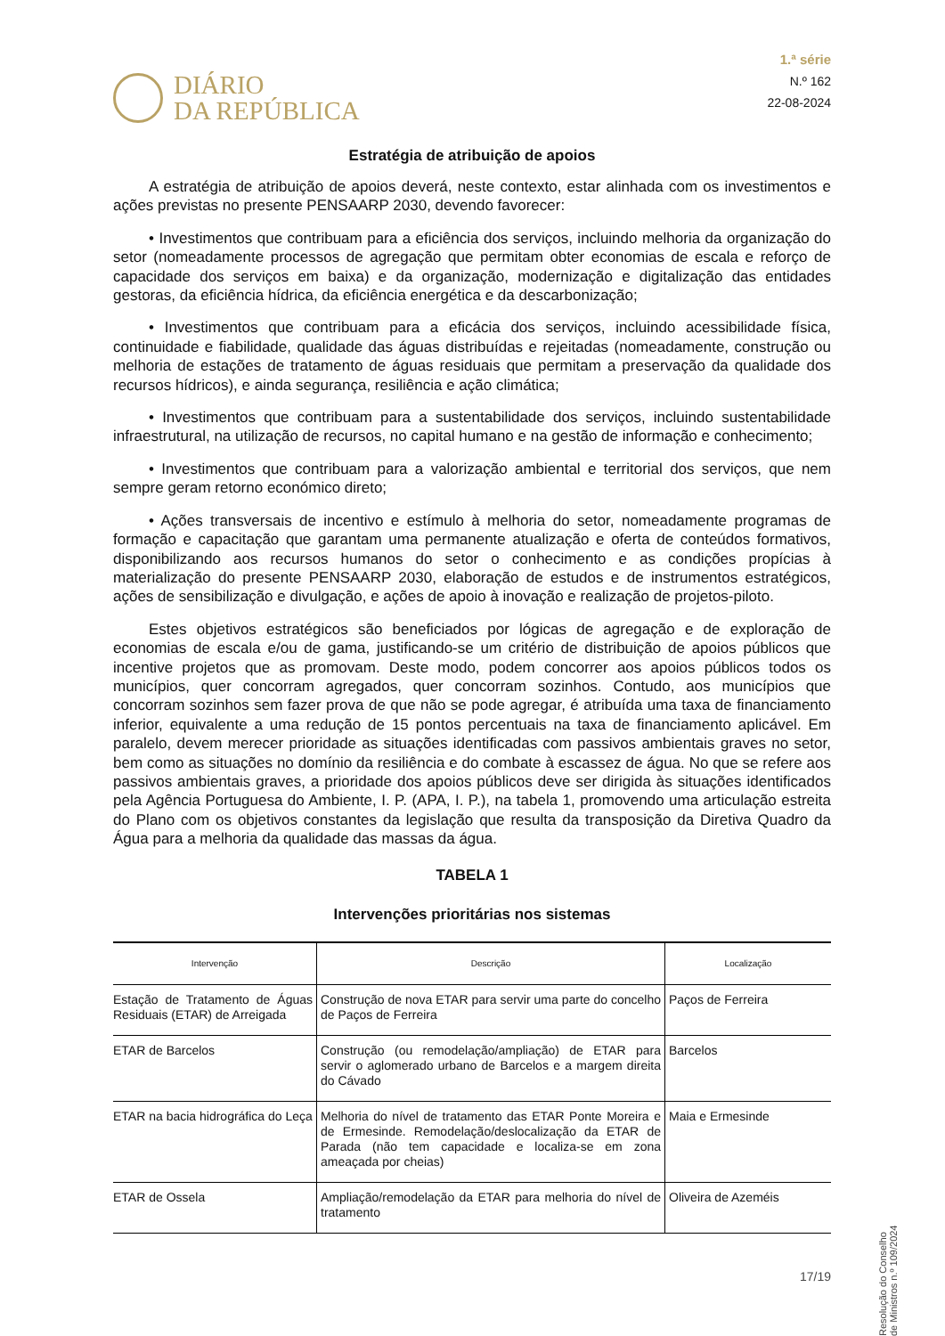DIÁRIO
DA REPÚBLICA
1.ª série
N.º 162
22-08-2024
Estratégia de atribuição de apoios
A estratégia de atribuição de apoios deverá, neste contexto, estar alinhada com os investimentos e ações previstas no presente PENSAARP 2030, devendo favorecer:
• Investimentos que contribuam para a eficiência dos serviços, incluindo melhoria da organização do setor (nomeadamente processos de agregação que permitam obter economias de escala e reforço de capacidade dos serviços em baixa) e da organização, modernização e digitalização das entidades gestoras, da eficiência hídrica, da eficiência energética e da descarbonização;
• Investimentos que contribuam para a eficácia dos serviços, incluindo acessibilidade física, continuidade e fiabilidade, qualidade das águas distribuídas e rejeitadas (nomeadamente, construção ou melhoria de estações de tratamento de águas residuais que permitam a preservação da qualidade dos recursos hídricos), e ainda segurança, resiliência e ação climática;
• Investimentos que contribuam para a sustentabilidade dos serviços, incluindo sustentabilidade infraestrutural, na utilização de recursos, no capital humano e na gestão de informação e conhecimento;
• Investimentos que contribuam para a valorização ambiental e territorial dos serviços, que nem sempre geram retorno económico direto;
• Ações transversais de incentivo e estímulo à melhoria do setor, nomeadamente programas de formação e capacitação que garantam uma permanente atualização e oferta de conteúdos formativos, disponibilizando aos recursos humanos do setor o conhecimento e as condições propícias à materialização do presente PENSAARP 2030, elaboração de estudos e de instrumentos estratégicos, ações de sensibilização e divulgação, e ações de apoio à inovação e realização de projetos-piloto.
Estes objetivos estratégicos são beneficiados por lógicas de agregação e de exploração de economias de escala e/ou de gama, justificando-se um critério de distribuição de apoios públicos que incentive projetos que as promovam. Deste modo, podem concorrer aos apoios públicos todos os municípios, quer concorram agregados, quer concorram sozinhos. Contudo, aos municípios que concorram sozinhos sem fazer prova de que não se pode agregar, é atribuída uma taxa de financiamento inferior, equivalente a uma redução de 15 pontos percentuais na taxa de financiamento aplicável. Em paralelo, devem merecer prioridade as situações identificadas com passivos ambientais graves no setor, bem como as situações no domínio da resiliência e do combate à escassez de água. No que se refere aos passivos ambientais graves, a prioridade dos apoios públicos deve ser dirigida às situações identificados pela Agência Portuguesa do Ambiente, I. P. (APA, I. P.), na tabela 1, promovendo uma articulação estreita do Plano com os objetivos constantes da legislação que resulta da transposição da Diretiva Quadro da Água para a melhoria da qualidade das massas da água.
TABELA 1
Intervenções prioritárias nos sistemas
| Intervenção | Descrição | Localização |
| --- | --- | --- |
| Estação de Tratamento de Águas Residuais (ETAR) de Arreigada | Construção de nova ETAR para servir uma parte do concelho de Paços de Ferreira | Paços de Ferreira |
| ETAR de Barcelos | Construção (ou remodelação/ampliação) de ETAR para servir o aglomerado urbano de Barcelos e a margem direita do Cávado | Barcelos |
| ETAR na bacia hidrográfica do Leça | Melhoria do nível de tratamento das ETAR Ponte Moreira e de Ermesinde. Remodelação/deslocalização da ETAR de Parada (não tem capacidade e localiza-se em zona ameaçada por cheias) | Maia e Ermesinde |
| ETAR de Ossela | Ampliação/remodelação da ETAR para melhoria do nível de tratamento | Oliveira de Azeméis |
Resolução do Conselho de Ministros n.º 109/2024
17/19